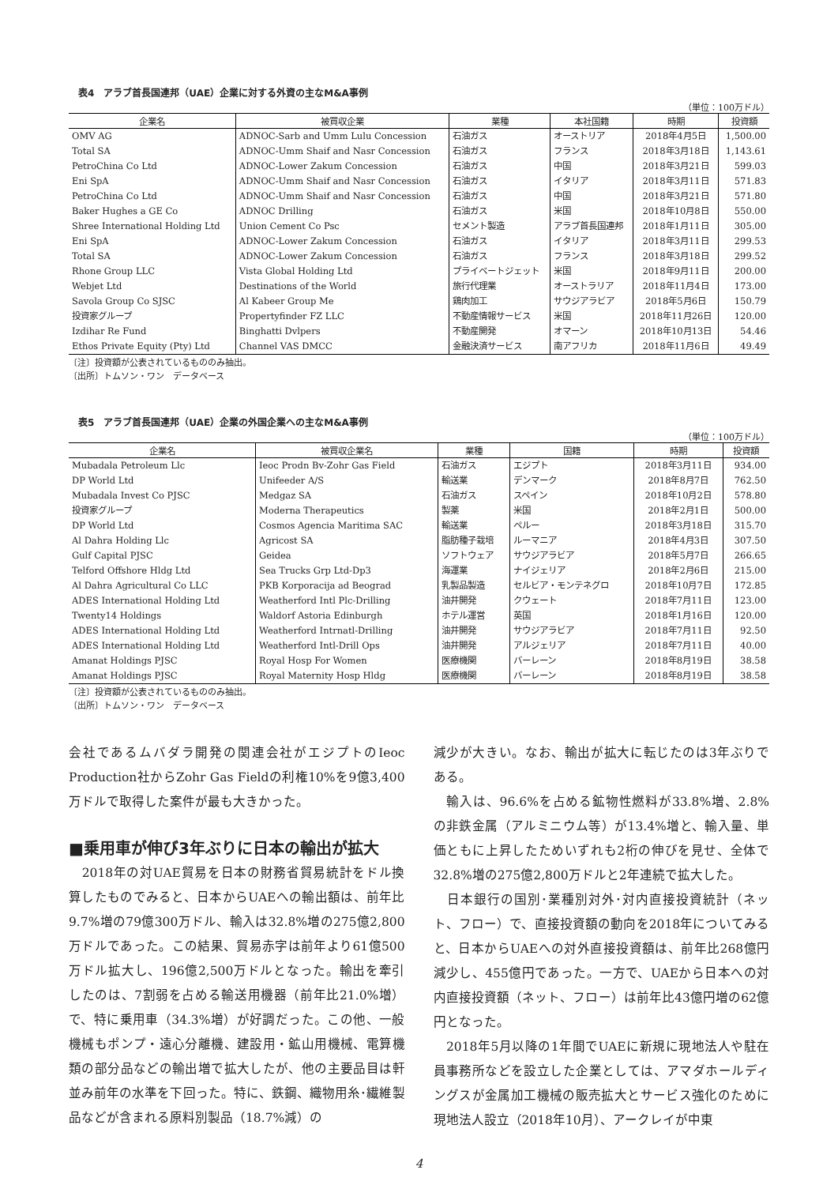表4　アラブ首長国連邦（UAE）企業に対する外資の主なM&A事例
（単位：100万ドル）
| 企業名 | 被買収企業 | 業種 | 本社国籍 | 時期 | 投資額 |
| --- | --- | --- | --- | --- | --- |
| OMV AG | ADNOC-Sarb and Umm Lulu Concession | 石油ガス | オーストリア | 2018年4月5日 | 1,500.00 |
| Total SA | ADNOC-Umm Shaif and Nasr Concession | 石油ガス | フランス | 2018年3月18日 | 1,143.61 |
| PetroChina Co Ltd | ADNOC-Lower Zakum Concession | 石油ガス | 中国 | 2018年3月21日 | 599.03 |
| Eni SpA | ADNOC-Umm Shaif and Nasr Concession | 石油ガス | イタリア | 2018年3月11日 | 571.83 |
| PetroChina Co Ltd | ADNOC-Umm Shaif and Nasr Concession | 石油ガス | 中国 | 2018年3月21日 | 571.80 |
| Baker Hughes a GE Co | ADNOC Drilling | 石油ガス | 米国 | 2018年10月8日 | 550.00 |
| Shree International Holding Ltd | Union Cement Co Psc | セメント製造 | アラブ首長国連邦 | 2018年1月11日 | 305.00 |
| Eni SpA | ADNOC-Lower Zakum Concession | 石油ガス | イタリア | 2018年3月11日 | 299.53 |
| Total SA | ADNOC-Lower Zakum Concession | 石油ガス | フランス | 2018年3月18日 | 299.52 |
| Rhone Group LLC | Vista Global Holding Ltd | プライベートジェット | 米国 | 2018年9月11日 | 200.00 |
| Webjet Ltd | Destinations of the World | 旅行代理業 | オーストラリア | 2018年11月4日 | 173.00 |
| Savola Group Co SJSC | Al Kabeer Group Me | 鶏肉加工 | サウジアラビア | 2018年5月6日 | 150.79 |
| 投資家グループ | Propertyfinder FZ LLC | 不動産情報サービス | 米国 | 2018年11月26日 | 120.00 |
| Izdihar Re Fund | Binghatti Dvlpers | 不動産開発 | オマーン | 2018年10月13日 | 54.46 |
| Ethos Private Equity (Pty) Ltd | Channel VAS DMCC | 金融決済サービス | 南アフリカ | 2018年11月6日 | 49.49 |
〔注〕投資額が公表されているもののみ抽出。
〔出所〕トムソン・ワン　データベース
表5　アラブ首長国連邦（UAE）企業の外国企業への主なM&A事例
（単位：100万ドル）
| 企業名 | 被買収企業名 | 業種 | 国籍 | 時期 | 投資額 |
| --- | --- | --- | --- | --- | --- |
| Mubadala Petroleum Llc | Ieoc Prodn Bv-Zohr Gas Field | 石油ガス | エジプト | 2018年3月11日 | 934.00 |
| DP World Ltd | Unifeeder A/S | 輸送業 | デンマーク | 2018年8月7日 | 762.50 |
| Mubadala Invest Co PJSC | Medgaz SA | 石油ガス | スペイン | 2018年10月2日 | 578.80 |
| 投資家グループ | Moderna Therapeutics | 製薬 | 米国 | 2018年2月1日 | 500.00 |
| DP World Ltd | Cosmos Agencia Maritima SAC | 輸送業 | ペルー | 2018年3月18日 | 315.70 |
| Al Dahra Holding Llc | Agricost SA | 脂肪種子栽培 | ルーマニア | 2018年4月3日 | 307.50 |
| Gulf Capital PJSC | Geidea | ソフトウェア | サウジアラビア | 2018年5月7日 | 266.65 |
| Telford Offshore Hldg Ltd | Sea Trucks Grp Ltd-Dp3 | 海運業 | ナイジェリア | 2018年2月6日 | 215.00 |
| Al Dahra Agricultural Co LLC | PKB Korporacija ad Beograd | 乳製品製造 | セルビア・モンテネグロ | 2018年10月7日 | 172.85 |
| ADES International Holding Ltd | Weatherford Intl Plc-Drilling | 油井開発 | クウェート | 2018年7月11日 | 123.00 |
| Twenty14 Holdings | Waldorf Astoria Edinburgh | ホテル運営 | 英国 | 2018年1月16日 | 120.00 |
| ADES International Holding Ltd | Weatherford Intrnatl-Drilling | 油井開発 | サウジアラビア | 2018年7月11日 | 92.50 |
| ADES International Holding Ltd | Weatherford Intl-Drill Ops | 油井開発 | アルジェリア | 2018年7月11日 | 40.00 |
| Amanat Holdings PJSC | Royal Hosp For Women | 医療機関 | バーレーン | 2018年8月19日 | 38.58 |
| Amanat Holdings PJSC | Royal Maternity Hosp Hldg | 医療機関 | バーレーン | 2018年8月19日 | 38.58 |
〔注〕投資額が公表されているもののみ抽出。
〔出所〕トムソン・ワン　データベース
会社であるムバダラ開発の関連会社がエジプトのIeoc Production社からZohr Gas Fieldの利権10%を9億3,400万ドルで取得した案件が最も大きかった。
■乗用車が伸び3年ぶりに日本の輸出が拡大
　2018年の対UAE貿易を日本の財務省貿易統計をドル換算したものでみると、日本からUAEへの輸出額は、前年比9.7%増の79億300万ドル、輸入は32.8%増の275億2,800万ドルであった。この結果、貿易赤字は前年より61億500万ドル拡大し、196億2,500万ドルとなった。輸出を牽引したのは、7割弱を占める輸送用機器（前年比21.0%増）で、特に乗用車（34.3%増）が好調だった。この他、一般機械もポンプ・遠心分離機、建設用・鉱山用機械、電算機類の部分品などの輸出増で拡大したが、他の主要品目は軒並み前年の水準を下回った。特に、鉄鋼、織物用糸･繊維製品などが含まれる原料別製品（18.7%減）の
減少が大きい。なお、輸出が拡大に転じたのは3年ぶりである。
　輸入は、96.6%を占める鉱物性燃料が33.8%増、2.8%の非鉄金属（アルミニウム等）が13.4%増と、輸入量、単価ともに上昇したためいずれも2桁の伸びを見せ、全体で32.8%増の275億2,800万ドルと2年連続で拡大した。
　日本銀行の国別･業種別対外･対内直接投資統計（ネット、フロー）で、直接投資額の動向を2018年についてみると、日本からUAEへの対外直接投資額は、前年比268億円減少し、455億円であった。一方で、UAEから日本への対内直接投資額（ネット、フロー）は前年比43億円増の62億円となった。
　2018年5月以降の1年間でUAEに新規に現地法人や駐在員事務所などを設立した企業としては、アマダホールディングスが金属加工機械の販売拡大とサービス強化のために現地法人設立（2018年10月）、アークレイが中東
4